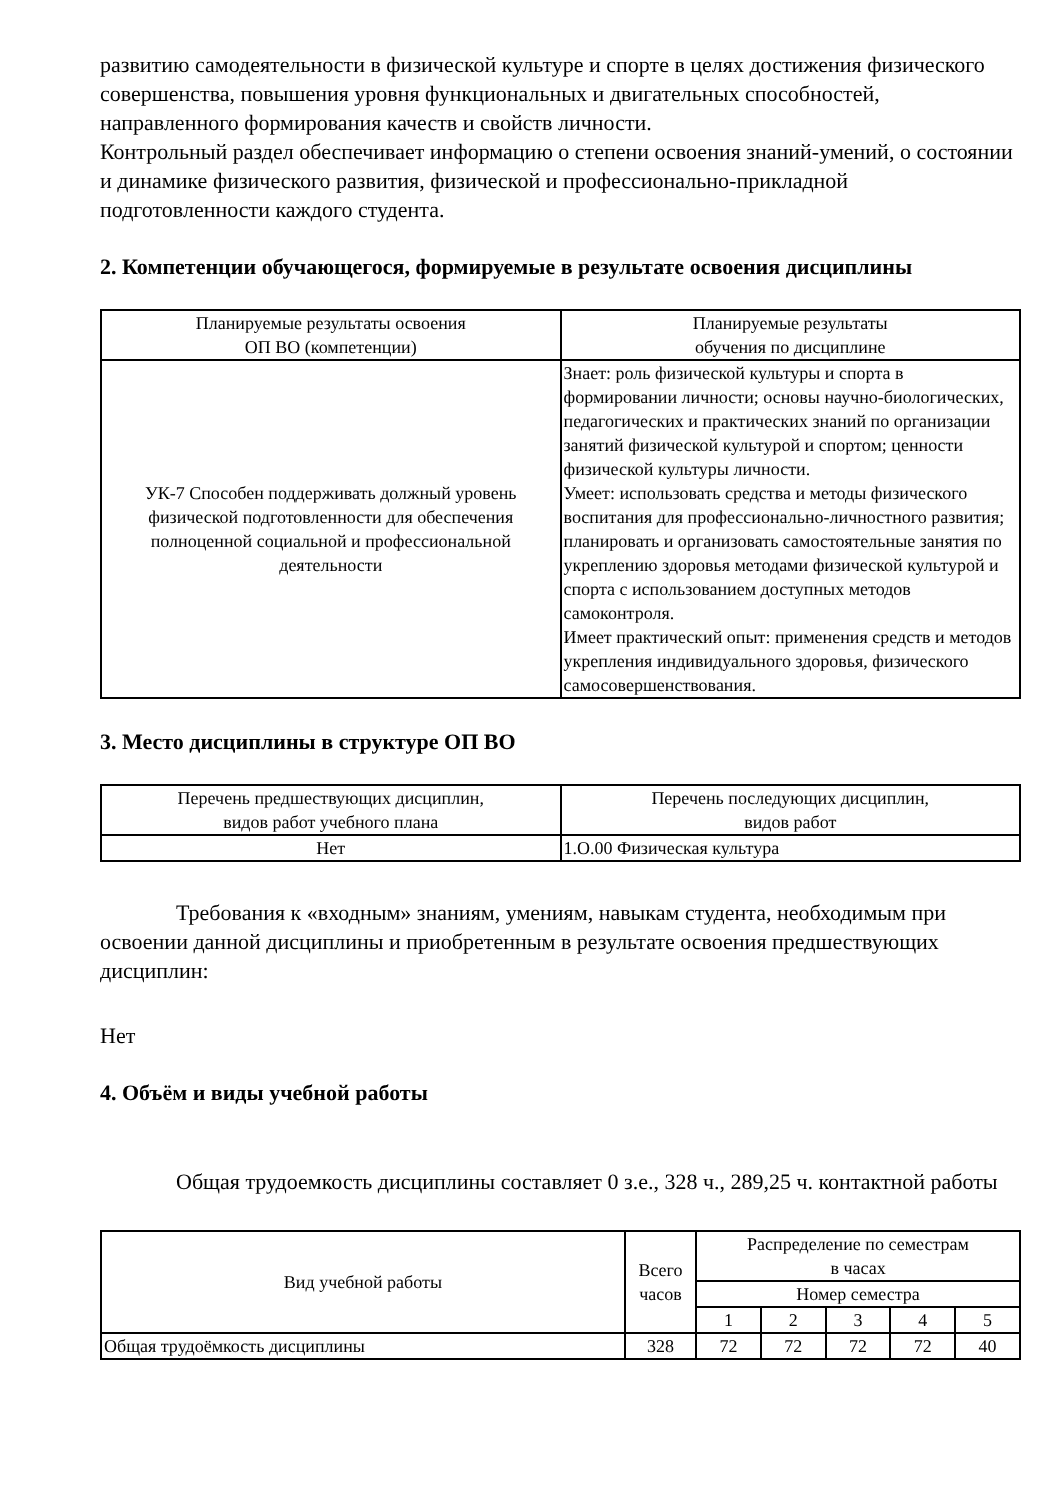развитию самодеятельности в физической культуре и спорте в целях достижения физического совершенства, повышения уровня функциональных и двигательных способностей, направленного формирования качеств и свойств личности.
Контрольный раздел обеспечивает информацию о степени освоения знаний-умений, о состоянии и динамике физического развития, физической и профессионально-прикладной подготовленности каждого студента.
2. Компетенции обучающегося, формируемые в результате освоения дисциплины
| Планируемые результаты освоения ОП ВО (компетенции) | Планируемые результаты обучения по дисциплине |
| --- | --- |
| УК-7 Способен поддерживать должный уровень физической подготовленности для обеспечения полноценной социальной и профессиональной деятельности | Знает: роль физической культуры и спорта в формировании личности; основы научно-биологических, педагогических и практических знаний по организации занятий физической культурой и спортом; ценности физической культуры личности. Умеет: использовать средства и методы физического воспитания для профессионально-личностного развития; планировать и организовать самостоятельные занятия по укреплению здоровья методами физической культурой и спорта с использованием доступных методов самоконтроля. Имеет практический опыт: применения средств и методов укрепления индивидуального здоровья, физического самосовершенствования. |
3. Место дисциплины в структуре ОП ВО
| Перечень предшествующих дисциплин, видов работ учебного плана | Перечень последующих дисциплин, видов работ |
| --- | --- |
| Нет | 1.О.00 Физическая культура |
Требования к «входным» знаниям, умениям, навыкам студента, необходимым при освоении данной дисциплины и приобретенным в результате освоения предшествующих дисциплин:
Нет
4. Объём и виды учебной работы
Общая трудоемкость дисциплины составляет 0 з.е., 328 ч., 289,25 ч. контактной работы
| Вид учебной работы | Всего часов | Распределение по семестрам в часах | | | | |
| --- | --- | --- | --- | --- | --- | --- |
| | | Номер семестра | | | | |
| | | 1 | 2 | 3 | 4 | 5 |
| Общая трудоёмкость дисциплины | 328 | 72 | 72 | 72 | 72 | 40 |